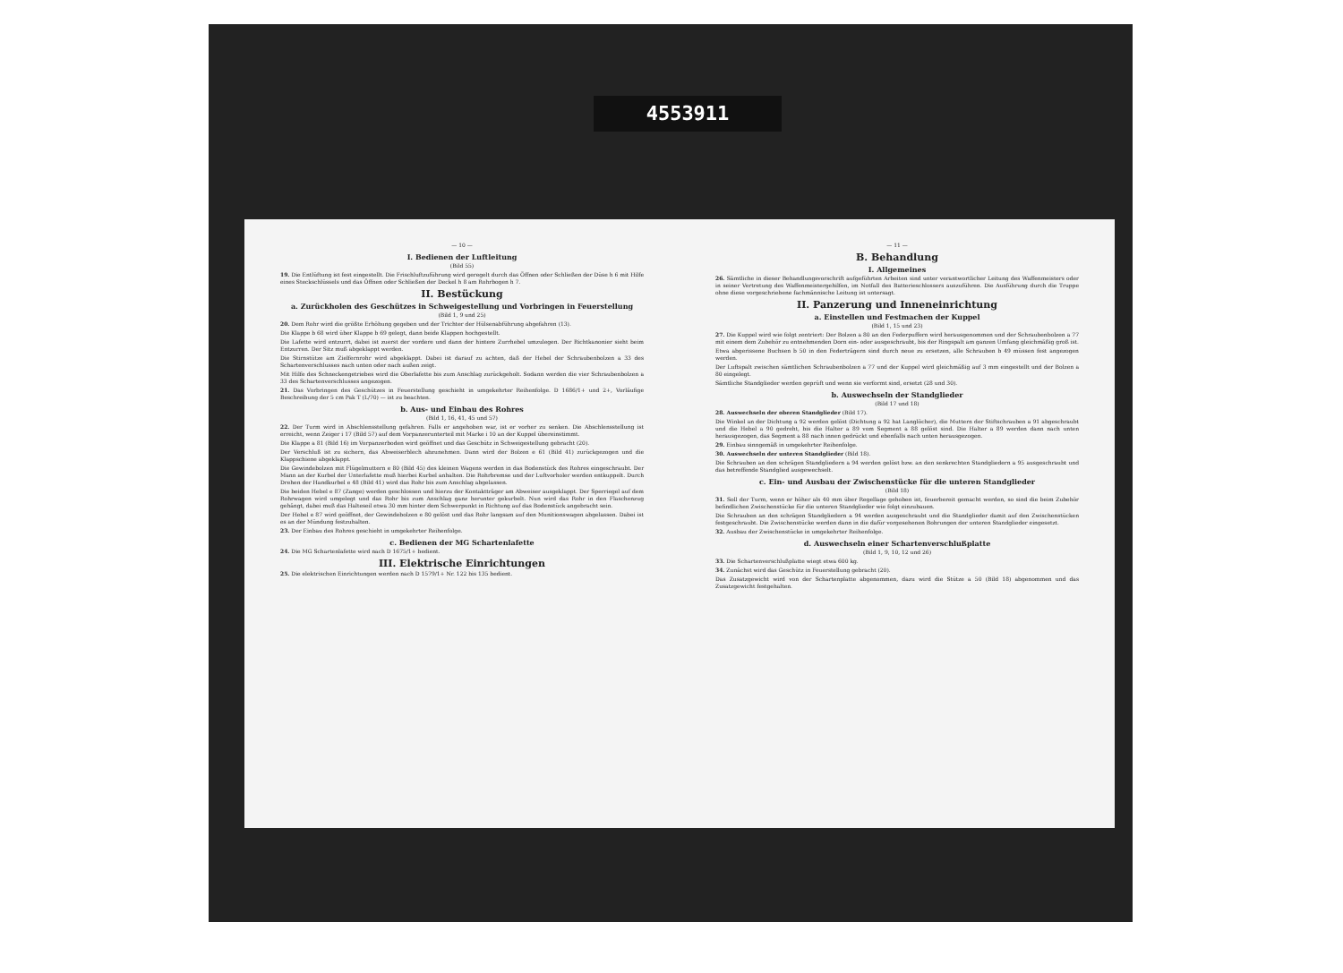4553911
— 10 —
I. Bedienen der Luftleitung
(Bild 55)
19. Die Entlüftung ist fest eingestellt. Die Frischluftzuführung wird geregelt durch das Öffnen oder Schließen der Düse h 6 mit Hilfe eines Steckschlüssels und das Öffnen oder Schließen der Deckel h 8 am Rohrbogen h 7.
II. Bestückung
a. Zurückholen des Geschützes in Schweigestellung und Vorbringen in Feuerstellung
(Bild 1, 9 und 25)
20. Dem Rohr wird die größte Erhöhung gegeben und der Trichter der Hülsenabführung abgefahren (13).
Die Klappe b 68 wird über Klappe b 69 gelegt, dann beide Klappen hochgestellt.
Die Lafette wird entzurrt, dabei ist zuerst der vordere und dann der hintere Zurrhebel umzulegen. Der Richtkanonier sieht beim Entzurren. Der Sitz muß abgeklappt werden.
Die Stirnstütze am Zielfernrohr wird abgeklappt. Dabei ist darauf zu achten, daß der Hebel der Schraubenbolzen a 33 des Schartenverschlusses nach unten oder nach außen zeigt.
Mit Hilfe des Schneckengetriebes wird die Oberlafette bis zum Anschlag zurückgeholt. Sodann werden die vier Schraubenbolzen a 33 des Schartenverschlusses angezogen.
21. Das Vorbringen des Geschützes in Feuerstellung geschieht in umgekehrter Reihenfolge. D 1686/1+ und 2+, Vorläufige Beschreibung der 5 cm Pak T (L/70) — ist zu beachten.
b. Aus- und Einbau des Rohres
(Bild 1, 16, 41, 45 und 57)
22. Der Turm wird in Abschlensstellung gefahren. Falls er angehoben war, ist er vorher zu senken. Die Abschlensstellung ist erreicht, wenn Zeiger i 17 (Bild 57) auf dem Vorpanzerunterteil mit Marke i 10 an der Kuppel übereinstimmt.
Die Klappe a 81 (Bild 16) im Vorpanzerboden wird geöffnet und das Geschütz in Schweigestellung gebracht (20).
Der Verschluß ist zu sichern, das Abweiserblech abzunehmen. Dann wird der Bolzen e 61 (Bild 41) zurückgezogen und die Klappschiene abgeklappt.
Die Gewindebolzen mit Flügelmuttern e 80 (Bild 45) des kleinen Wagens werden in das Bodenstück des Rohres eingeschraubt. Der Mann an der Kurbel der Unterlafette muß hierbei Kurbel anhalten. Die Rohrbremse und der Luftvorholer werden entkuppelt. Durch Drehen der Handkurbel e 48 (Bild 41) wird das Rohr bis zum Anschlag abgelassen.
Die beiden Hebel e 87 (Zange) werden geschlossen und hierzu der Kontaktträger am Abweiser ausgeklappt. Der Sperriegel auf dem Rohrwagen wird umgelegt und das Rohr bis zum Anschlag ganz herunter gekurbelt. Nun wird das Rohr in den Flaschenzug gehängt, dabei muß das Halteseil etwa 30 mm hinter dem Schwerpunkt in Richtung auf das Bodenstück angebracht sein.
Der Hebel e 87 wird geöffnet, der Gewindebolzen e 80 gelöst und das Rohr langsam auf den Munitionswagen abgelassen. Dabei ist es an der Mündung festzuhalten.
23. Der Einbau des Rohres geschieht in umgekehrter Reihenfolge.
c. Bedienen der MG Schartenlafette
24. Die MG Schartenlafette wird nach D 1675/1+ bedient.
III. Elektrische Einrichtungen
25. Die elektrischen Einrichtungen werden nach D 1579/1+ Nr. 122 bis 135 bedient.
— 11 —
B. Behandlung
I. Allgemeines
26. Sämtliche in dieser Behandlungsvorschrift aufgeführten Arbeiten sind unter verantwortlicher Leitung des Waffenmeisters oder in seiner Vertretung des Waffenmeistergehilfen, im Notfall des Batterieschlossers auszuführen. Die Ausführung durch die Truppe ohne diese vorgeschriebene fachmännische Leitung ist untersagt.
II. Panzerung und Inneneinrichtung
a. Einstellen und Festmachen der Kuppel
(Bild 1, 15 und 23)
27. Die Kuppel wird wie folgt zentriert: Der Bolzen a 80 an den Federpuffern wird herausgenommen und der Schraubenbolzen a 77 mit einem dem Zubehör zu entnehmenden Dorn ein- oder ausgeschraubt, bis der Ringspalt am ganzen Umfang gleichmäßig groß ist.
Etwa abgerissene Buchsen b 50 in den Federträgern sind durch neue zu ersetzen, alle Schrauben b 49 müssen fest angezogen werden.
Der Luftspalt zwischen sämtlichen Schraubenbolzen a 77 und der Kuppel wird gleichmäßig auf 3 mm eingestellt und der Bolzen a 80 eingelegt.
Sämtliche Standglieder werden geprüft und wenn sie verformt sind, ersetzt (28 und 30).
b. Auswechseln der Standglieder
(Bild 17 und 18)
28. Auswechseln der oberen Standglieder (Bild 17).
Die Winkel an der Dichtung a 92 werden gelöst (Dichtung a 92 hat Langlöcher), die Muttern der Stiftschrauben a 91 abgeschraubt und die Hebel a 90 gedreht, bis die Halter a 89 vom Segment a 88 gelöst sind. Die Halter a 89 werden dann nach unten herausgezogen, das Segment a 88 nach innen gedrückt und ebenfalls nach unten herausgezogen.
29. Einbau sinngemäß in umgekehrter Reihenfolge.
30. Auswechseln der unteren Standglieder (Bild 18).
Die Schrauben an den schrägen Standgliedern a 94 werden gelöst bzw. an den senkrechten Standgliedern a 95 ausgeschraubt und das betreffende Standglied ausgewechselt.
c. Ein- und Ausbau der Zwischenstücke für die unteren Standglieder
(Bild 18)
31. Soll der Turm, wenn er höher als 40 mm über Regellage gehoben ist, feuerbereit gemacht werden, so sind die beim Zubehör befindlichen Zwischenstücke für die unteren Standglieder wie folgt einzubauen.
Die Schrauben an den schrägen Standgliedern a 94 werden ausgeschraubt und die Standglieder damit auf den Zwischenstücken festgeschraubt. Die Zwischenstücke werden dann in die dafür vorgesehenen Bohrungen der unteren Standglieder eingesetzt.
32. Ausbau der Zwischenstücke in umgekehrter Reihenfolge.
d. Auswechseln einer Schartenverschlußplatte
(Bild 1, 9, 10, 12 und 26)
33. Die Schartenverschlußplatte wiegt etwa 600 kg.
34. Zunächst wird das Geschütz in Feuerstellung gebracht (20).
Das Zusatzgewicht wird von der Schartenplatte abgenommen, dazu wird die Stütze a 50 (Bild 18) abgenommen und das Zusatzgewicht festgehalten.